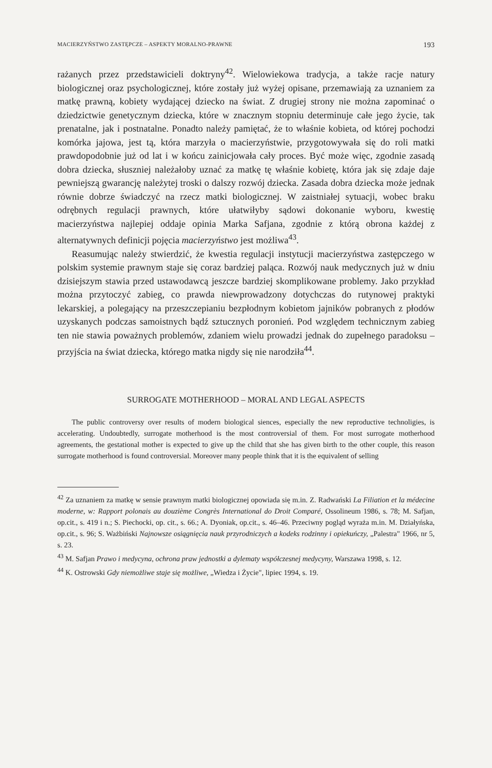MACIERZYŃSTWO ZASTĘPCZE – ASPEKTY MORALNO-PRAWNE 193
rażanych przez przedstawicieli doktryny<sup>42</sup>. Wielowiekowa tradycja, a także racje natury biologicznej oraz psychologicznej, które zostały już wyżej opisane, przemawiają za uznaniem za matkę prawną, kobiety wydającej dziecko na świat. Z drugiej strony nie można zapominać o dziedzictwie genetycznym dziecka, które w znacznym stopniu determinuje całe jego życie, tak prenatalne, jak i postnatalne. Ponadto należy pamiętać, że to właśnie kobieta, od której pochodzi komórka jajowa, jest tą, która marzyła o macierzyństwie, przygotowywała się do roli matki prawdopodobnie już od lat i w końcu zainicjowała cały proces. Być może więc, zgodnie zasadą dobra dziecka, słuszniej należałoby uznać za matkę tę właśnie kobietę, która jak się zdaje daje pewniejszą gwarancję należytej troski o dalszy rozwój dziecka. Zasada dobra dziecka może jednak równie dobrze świadczyć na rzecz matki biologicznej. W zaistniałej sytuacji, wobec braku odrębnych regulacji prawnych, które ułatwiłyby sądowi dokonanie wyboru, kwestię macierzyństwa najlepiej oddaje opinia Marka Safjana, zgodnie z którą obrona każdej z alternatywnych definicji pojęcia macierzyństwo jest możliwa<sup>43</sup>.
Reasumując należy stwierdzić, że kwestia regulacji instytucji macierzyństwa zastępczego w polskim systemie prawnym staje się coraz bardziej paląca. Rozwój nauk medycznych już w dniu dzisiejszym stawia przed ustawodawcą jeszcze bardziej skomplikowane problemy. Jako przykład można przytoczyć zabieg, co prawda niewprowadzony dotychczas do rutynowej praktyki lekarskiej, a polegający na przeszczepianiu bezpłodnym kobietom jajników pobranych z płodów uzyskanych podczas samoistnych bądź sztucznych poronień. Pod względem technicznym zabieg ten nie stawia poważnych problemów, zdaniem wielu prowadzi jednak do zupełnego paradoksu – przyjścia na świat dziecka, którego matka nigdy się nie narodziła<sup>44</sup>.
SURROGATE MOTHERHOOD – MORAL AND LEGAL ASPECTS
The public controversy over results of modern biological siences, especially the new reproductive technoligies, is accelerating. Undoubtedly, surrogate motherhood is the most controversial of them. For most surrogate motherhood agreements, the gestational mother is expected to give up the child that she has given birth to the other couple, this reason surrogate motherhood is found controversial. Moreover many people think that it is the equivalent of selling
<sup>42</sup> Za uznaniem za matkę w sensie prawnym matki biologicznej opowiada się m.in. Z. Radwański La Filiation et la médecine moderne, w: Rapport polonais au douzième Congrès International do Droit Comparé, Ossolineum 1986, s. 78; M. Safjan, op.cit., s. 419 i n.; S. Piechocki, op. cit., s. 66.; A. Dyoniak, op.cit., s. 46–46. Przeciwny pogląd wyraża m.in. M. Działyńska, op.cit., s. 96; S. Ważbiński Najnowsze osiągnięcia nauk przyrodniczych a kodeks rodzinny i opiekuńczy, „Palestra" 1966, nr 5, s. 23.
<sup>43</sup> M. Safjan Prawo i medycyna, ochrona praw jednostki a dylematy współczesnej medycyny, Warszawa 1998, s. 12.
<sup>44</sup> K. Ostrowski Gdy niemożliwe staje się możliwe, „Wiedza i Życie", lipiec 1994, s. 19.